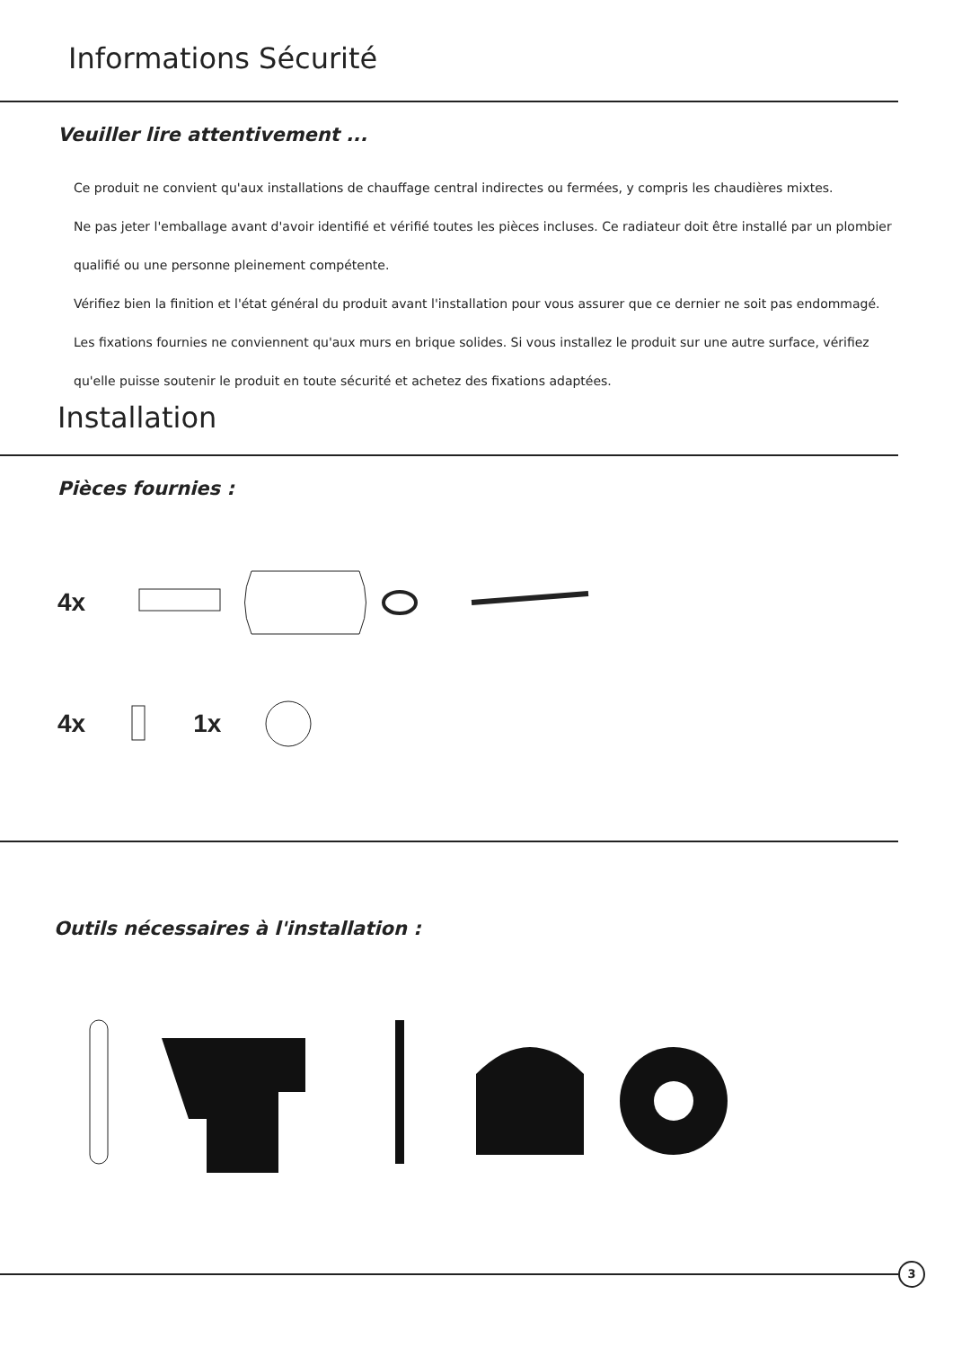Informations Sécurité
Veuiller lire attentivement ...
Ce produit ne convient qu'aux installations de chauffage central indirectes ou fermées, y compris les chaudières mixtes.
Ne pas jeter l'emballage avant d'avoir identifié et vérifié toutes les pièces incluses. Ce radiateur doit être installé par un plombier qualifié ou une personne pleinement compétente.
Vérifiez bien la finition et l'état général du produit avant l'installation pour vous assurer que ce dernier ne soit pas endommagé.
Les fixations fournies ne conviennent qu'aux murs en brique solides. Si vous installez le produit sur une autre surface, vérifiez qu'elle puisse soutenir le produit en toute sécurité et achetez des fixations adaptées.
Installation
Pièces fournies :
4x
4x 1x
Outils nécessaires à l'installation :
3